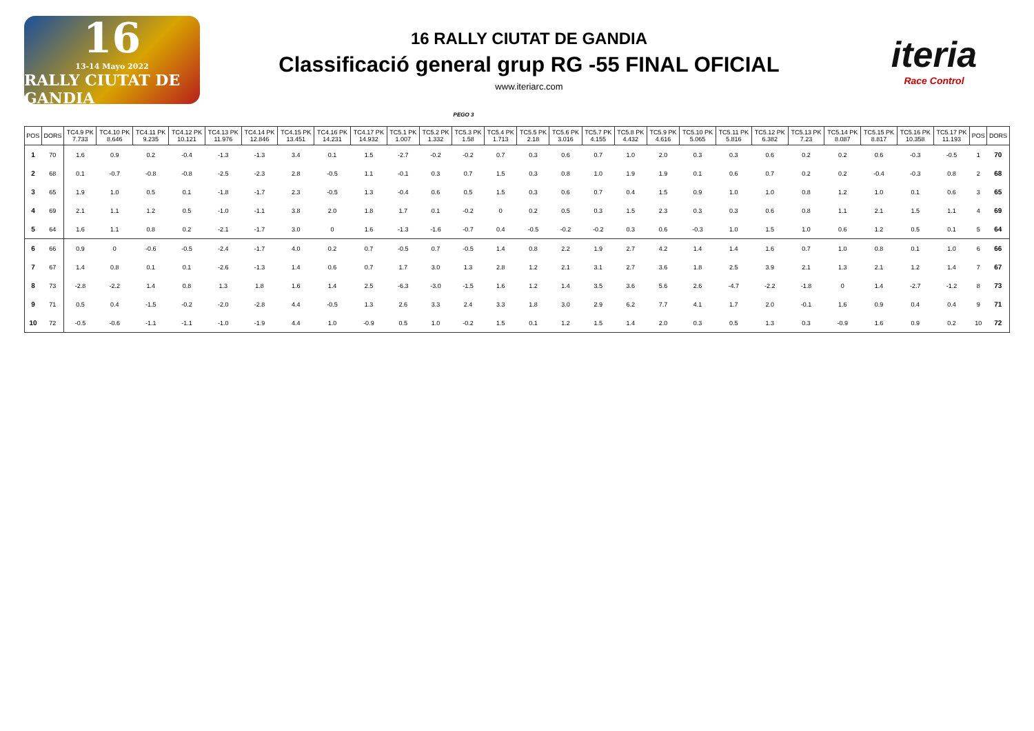16
13-14 Mayo 2022
RALLY CIUTAT DE GANDIA
16 RALLY CIUTAT DE GANDIA
Classificació general grup RG -55 FINAL OFICIAL
www.iteriarc.com
iteria
Race Control
PEGO 3
| POS | DORS | TC4.9 PK 7.733 | TC4.10 PK 8.646 | TC4.11 PK 9.235 | TC4.12 PK 10.121 | TC4.13 PK 11.976 | TC4.14 PK 12.846 | TC4.15 PK 13.451 | TC4.16 PK 14.231 | TC4.17 PK 14.932 | TC5.1 PK 1.007 | TC5.2 PK 1.332 | TC5.3 PK 1.58 | TC5.4 PK 1.713 | TC5.5 PK 2.18 | TC5.6 PK 3.016 | TC5.7 PK 4.155 | TC5.8 PK 4.432 | TC5.9 PK 4.616 | TC5.10 PK 5.065 | TC5.11 PK 5.816 | TC5.12 PK 6.382 | TC5.13 PK 7.23 | TC5.14 PK 8.087 | TC5.15 PK 8.817 | TC5.16 PK 10.358 | TC5.17 PK 11.193 | POS | DORS |
| --- | --- | --- | --- | --- | --- | --- | --- | --- | --- | --- | --- | --- | --- | --- | --- | --- | --- | --- | --- | --- | --- | --- | --- | --- | --- | --- | --- | --- | --- |
| 1 | 70 | 1.6 | 0.9 | 0.2 | -0.4 | -1.3 | -1.3 | 3.4 | 0.1 | 1.5 | -2.7 | -0.2 | -0.2 | 0.7 | 0.3 | 0.6 | 0.7 | 1.0 | 2.0 | 0.3 | 0.3 | 0.6 | 0.2 | 0.2 | 0.6 | -0.3 | -0.5 | 1 | 70 |
| 2 | 68 | 0.1 | -0.7 | -0.8 | -0.8 | -2.5 | -2.3 | 2.8 | -0.5 | 1.1 | -0.1 | 0.3 | 0.7 | 1.5 | 0.3 | 0.8 | 1.0 | 1.9 | 1.9 | 0.1 | 0.6 | 0.7 | 0.2 | 0.2 | -0.4 | -0.3 | 0.8 | 2 | 68 |
| 3 | 65 | 1.9 | 1.0 | 0.5 | 0.1 | -1.8 | -1.7 | 2.3 | -0.5 | 1.3 | -0.4 | 0.6 | 0.5 | 1.5 | 0.3 | 0.6 | 0.7 | 0.4 | 1.5 | 0.9 | 1.0 | 1.0 | 0.8 | 1.2 | 1.0 | 0.1 | 0.6 | 3 | 65 |
| 4 | 69 | 2.1 | 1.1 | 1.2 | 0.5 | -1.0 | -1.1 | 3.8 | 2.0 | 1.8 | 1.7 | 0.1 | -0.2 | 0 | 0.2 | 0.5 | 0.3 | 1.5 | 2.3 | 0.3 | 0.3 | 0.6 | 0.8 | 1.1 | 2.1 | 1.5 | 1.1 | 4 | 69 |
| 5 | 64 | 1.6 | 1.1 | 0.8 | 0.2 | -2.1 | -1.7 | 3.0 | 0 | 1.6 | -1.3 | -1.6 | -0.7 | 0.4 | -0.5 | -0.2 | -0.2 | 0.3 | 0.6 | -0.3 | 1.0 | 1.5 | 1.0 | 0.6 | 1.2 | 0.5 | 0.1 | 5 | 64 |
| 6 | 66 | 0.9 | 0 | -0.6 | -0.5 | -2.4 | -1.7 | 4.0 | 0.2 | 0.7 | -0.5 | 0.7 | -0.5 | 1.4 | 0.8 | 2.2 | 1.9 | 2.7 | 4.2 | 1.4 | 1.4 | 1.6 | 0.7 | 1.0 | 0.8 | 0.1 | 1.0 | 6 | 66 |
| 7 | 67 | 1.4 | 0.8 | 0.1 | 0.1 | -2.6 | -1.3 | 1.4 | 0.6 | 0.7 | 1.7 | 3.0 | 1.3 | 2.8 | 1.2 | 2.1 | 3.1 | 2.7 | 3.6 | 1.8 | 2.5 | 3.9 | 2.1 | 1.3 | 2.1 | 1.2 | 1.4 | 7 | 67 |
| 8 | 73 | -2.8 | -2.2 | 1.4 | 0.8 | 1.3 | 1.8 | 1.6 | 1.4 | 2.5 | -6.3 | -3.0 | -1.5 | 1.6 | 1.2 | 1.4 | 3.5 | 3.6 | 5.6 | 2.6 | -4.7 | -2.2 | -1.8 | 0 | 1.4 | -2.7 | -1.2 | 8 | 73 |
| 9 | 71 | 0.5 | 0.4 | -1.5 | -0.2 | -2.0 | -2.8 | 4.4 | -0.5 | 1.3 | 2.6 | 3.3 | 2.4 | 3.3 | 1.8 | 3.0 | 2.9 | 6.2 | 7.7 | 4.1 | 1.7 | 2.0 | -0.1 | 1.6 | 0.9 | 0.4 | 0.4 | 9 | 71 |
| 10 | 72 | -0.5 | -0.6 | -1.1 | -1.1 | -1.0 | -1.9 | 4.4 | 1.0 | -0.9 | 0.5 | 1.0 | -0.2 | 1.5 | 0.1 | 1.2 | 1.5 | 1.4 | 2.0 | 0.3 | 0.5 | 1.3 | 0.3 | -0.9 | 1.6 | 0.9 | 0.2 | 10 | 72 |